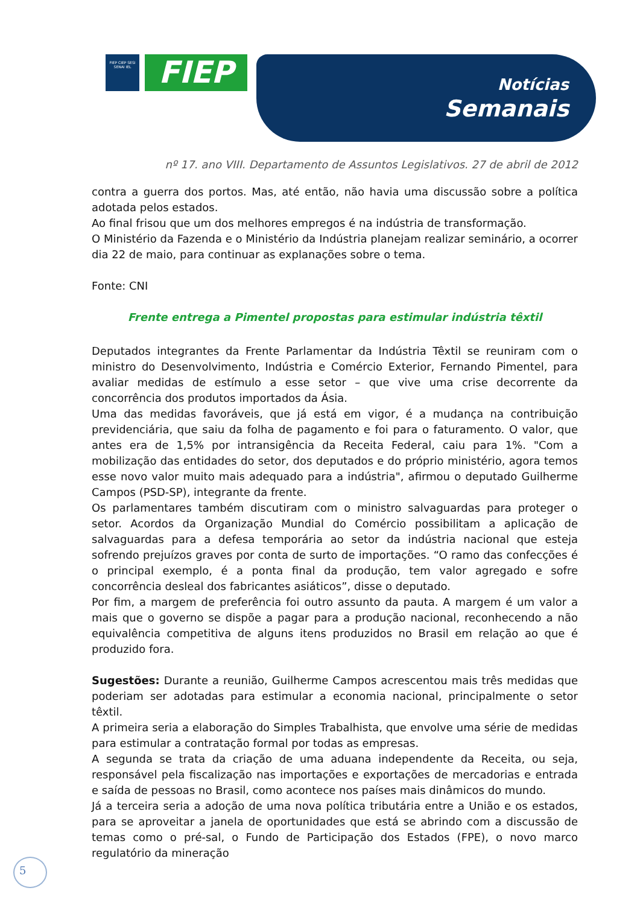FIEP CIEP SESI SENAI IEL
FIEP
Notícias
Semanais
nº 17. ano VIII. Departamento de Assuntos Legislativos. 27 de abril de 2012
contra a guerra dos portos. Mas, até então, não havia uma discussão sobre a política adotada pelos estados.
Ao final frisou que um dos melhores empregos é na indústria de transformação.
O Ministério da Fazenda e o Ministério da Indústria planejam realizar seminário, a ocorrer dia 22 de maio, para continuar as explanações sobre o tema.
Fonte: CNI
Frente entrega a Pimentel propostas para estimular indústria têxtil
Deputados integrantes da Frente Parlamentar da Indústria Têxtil se reuniram com o ministro do Desenvolvimento, Indústria e Comércio Exterior, Fernando Pimentel, para avaliar medidas de estímulo a esse setor – que vive uma crise decorrente da concorrência dos produtos importados da Ásia.
Uma das medidas favoráveis, que já está em vigor, é a mudança na contribuição previdenciária, que saiu da folha de pagamento e foi para o faturamento. O valor, que antes era de 1,5% por intransigência da Receita Federal, caiu para 1%. "Com a mobilização das entidades do setor, dos deputados e do próprio ministério, agora temos esse novo valor muito mais adequado para a indústria", afirmou o deputado Guilherme Campos (PSD-SP), integrante da frente.
Os parlamentares também discutiram com o ministro salvaguardas para proteger o setor. Acordos da Organização Mundial do Comércio possibilitam a aplicação de salvaguardas para a defesa temporária ao setor da indústria nacional que esteja sofrendo prejuízos graves por conta de surto de importações. “O ramo das confecções é o principal exemplo, é a ponta final da produção, tem valor agregado e sofre concorrência desleal dos fabricantes asiáticos”, disse o deputado.
Por fim, a margem de preferência foi outro assunto da pauta. A margem é um valor a mais que o governo se dispõe a pagar para a produção nacional, reconhecendo a não equivalência competitiva de alguns itens produzidos no Brasil em relação ao que é produzido fora.
Sugestões: Durante a reunião, Guilherme Campos acrescentou mais três medidas que poderiam ser adotadas para estimular a economia nacional, principalmente o setor têxtil.
A primeira seria a elaboração do Simples Trabalhista, que envolve uma série de medidas para estimular a contratação formal por todas as empresas.
A segunda se trata da criação de uma aduana independente da Receita, ou seja, responsável pela fiscalização nas importações e exportações de mercadorias e entrada e saída de pessoas no Brasil, como acontece nos países mais dinâmicos do mundo.
Já a terceira seria a adoção de uma nova política tributária entre a União e os estados, para se aproveitar a janela de oportunidades que está se abrindo com a discussão de temas como o pré-sal, o Fundo de Participação dos Estados (FPE), o novo marco regulatório da mineração
5